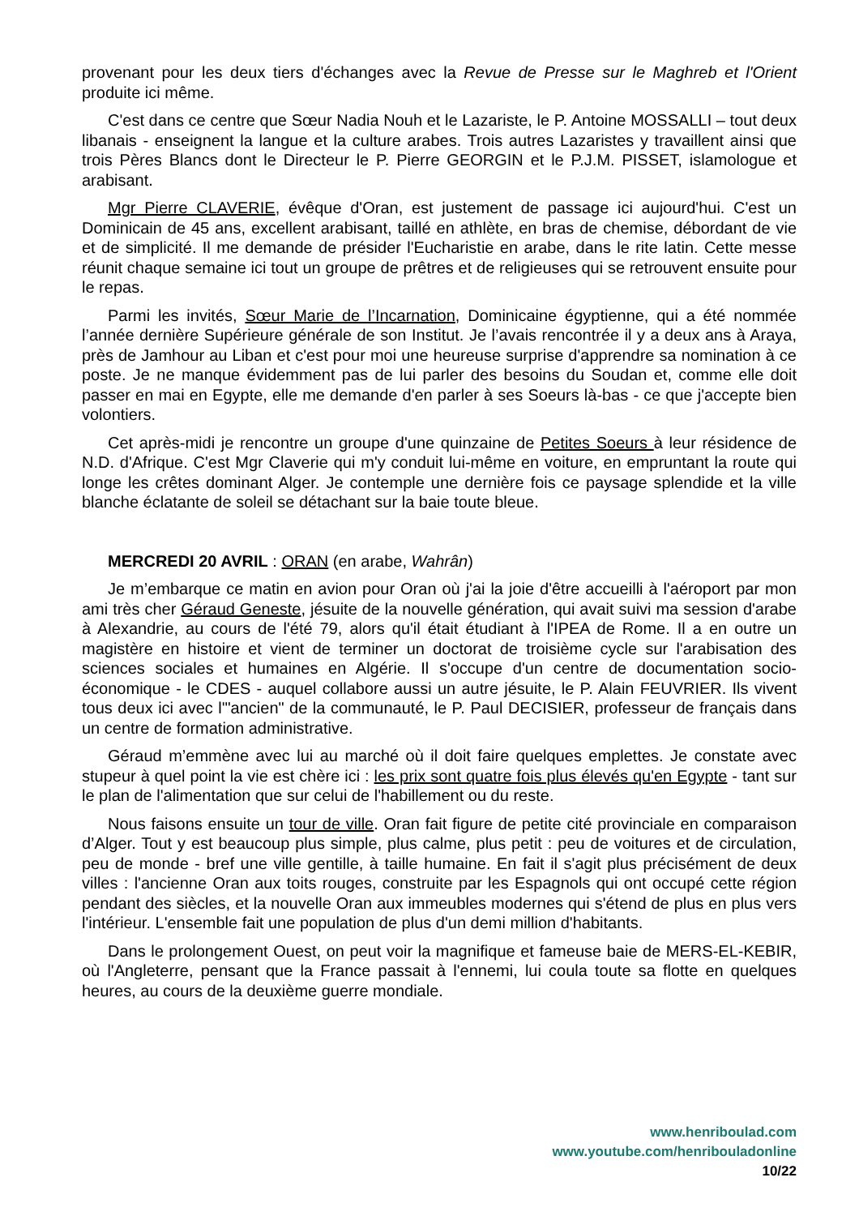provenant pour les deux tiers d'échanges avec la Revue de Presse sur le Maghreb et l'Orient produite ici même.
C'est dans ce centre que Sœur Nadia Nouh et le Lazariste, le P. Antoine MOSSALLI – tout deux libanais - enseignent la langue et la culture arabes. Trois autres Lazaristes y travaillent ainsi que trois Pères Blancs dont le Directeur le P. Pierre GEORGIN et le P.J.M. PISSET, islamologue et arabisant.
Mgr Pierre CLAVERIE, évêque d'Oran, est justement de passage ici aujourd'hui. C'est un Dominicain de 45 ans, excellent arabisant, taillé en athlète, en bras de chemise, débordant de vie et de simplicité. Il me demande de présider l'Eucharistie en arabe, dans le rite latin. Cette messe réunit chaque semaine ici tout un groupe de prêtres et de religieuses qui se retrouvent ensuite pour le repas.
Parmi les invités, Sœur Marie de l’Incarnation, Dominicaine égyptienne, qui a été nommée l’année dernière Supérieure générale de son Institut. Je l’avais rencontrée il y a deux ans à Araya, près de Jamhour au Liban et c'est pour moi une heureuse surprise d'apprendre sa nomination à ce poste. Je ne manque évidemment pas de lui parler des besoins du Soudan et, comme elle doit passer en mai en Egypte, elle me demande d'en parler à ses Soeurs là-bas - ce que j'accepte bien volontiers.
Cet après-midi je rencontre un groupe d'une quinzaine de Petites Soeurs à leur résidence de N.D. d'Afrique. C'est Mgr Claverie qui m'y conduit lui-même en voiture, en empruntant la route qui longe les crêtes dominant Alger. Je contemple une dernière fois ce paysage splendide et la ville blanche éclatante de soleil se détachant sur la baie toute bleue.
MERCREDI 20 AVRIL : ORAN (en arabe, Wahrân)
Je m’embarque ce matin en avion pour Oran où j'ai la joie d'être accueilli à l'aéroport par mon ami très cher Géraud Geneste, jésuite de la nouvelle génération, qui avait suivi ma session d'arabe à Alexandrie, au cours de l'été 79, alors qu'il était étudiant à l'IPEA de Rome. Il a en outre un magistère en histoire et vient de terminer un doctorat de troisième cycle sur l'arabisation des sciences sociales et humaines en Algérie. Il s'occupe d'un centre de documentation socio-économique - le CDES - auquel collabore aussi un autre jésuite, le P. Alain FEUVRIER. Ils vivent tous deux ici avec l'"ancien" de la communauté, le P. Paul DECISIER, professeur de français dans un centre de formation administrative.
Géraud m’emmène avec lui au marché où il doit faire quelques emplettes. Je constate avec stupeur à quel point la vie est chère ici : les prix sont quatre fois plus élevés qu'en Egypte - tant sur le plan de l'alimentation que sur celui de l'habillement ou du reste.
Nous faisons ensuite un tour de ville. Oran fait figure de petite cité provinciale en comparaison d’Alger. Tout y est beaucoup plus simple, plus calme, plus petit : peu de voitures et de circulation, peu de monde - bref une ville gentille, à taille humaine. En fait il s'agit plus précisément de deux villes : l'ancienne Oran aux toits rouges, construite par les Espagnols qui ont occupé cette région pendant des siècles, et la nouvelle Oran aux immeubles modernes qui s'étend de plus en plus vers l'intérieur. L'ensemble fait une population de plus d'un demi million d'habitants.
Dans le prolongement Ouest, on peut voir la magnifique et fameuse baie de MERS-EL-KEBIR, où l'Angleterre, pensant que la France passait à l'ennemi, lui coula toute sa flotte en quelques heures, au cours de la deuxième guerre mondiale.
www.henriboulad.com
www.youtube.com/henribouladonline
10/22